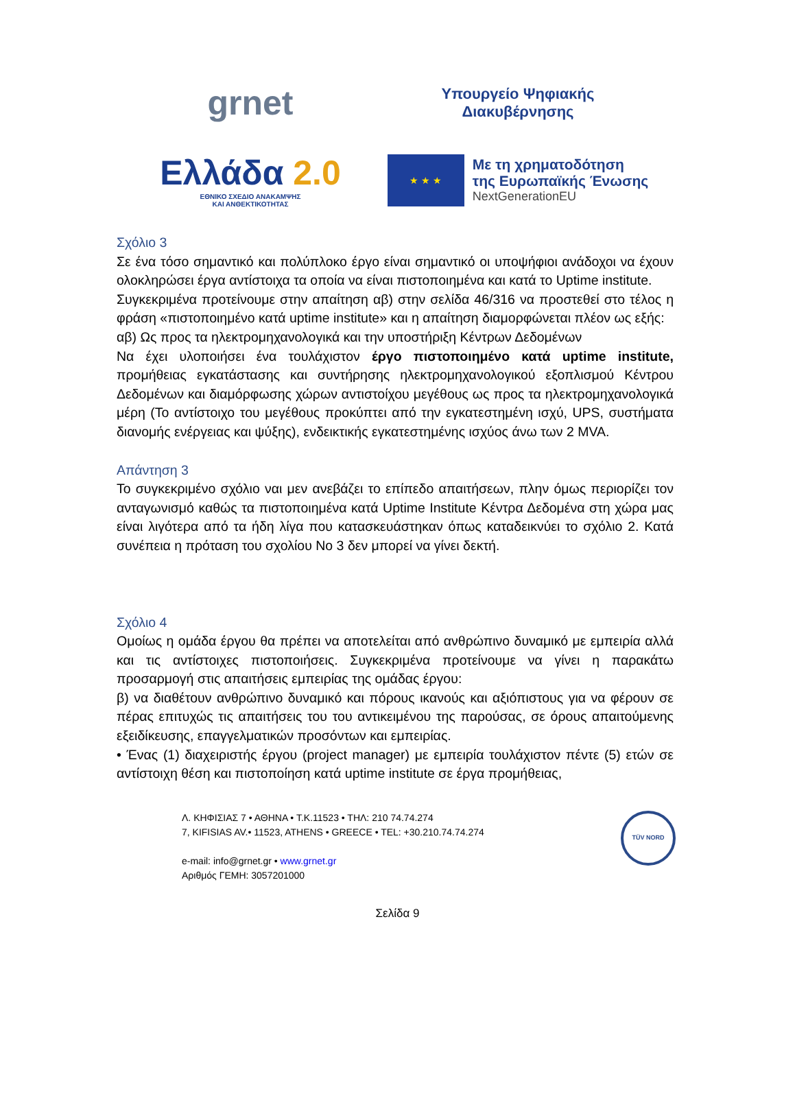grnet
Υπουργείο Ψηφιακής
Διακυβέρνησης
Ελλάδα 2.0
ΕΘΝΙΚΟ ΣΧΕΔΙΟ ΑΝΑΚΑΜΨΗΣ
ΚΑΙ ΑΝΘΕΚΤΙΚΟΤΗΤΑΣ
★ ★ ★
Με τη χρηματοδότηση
της Ευρωπαϊκής Ένωσης
NextGenerationEU
Σχόλιο 3
Σε ένα τόσο σημαντικό και πολύπλοκο έργο είναι σημαντικό οι υποψήφιοι ανάδοχοι να έχουν ολοκληρώσει έργα αντίστοιχα τα οποία να είναι πιστοποιημένα και κατά το Uptime institute.
Συγκεκριμένα προτείνουμε στην απαίτηση αβ) στην σελίδα 46/316 να προστεθεί στο τέλος η φράση «πιστοποιημένο κατά uptime institute» και η απαίτηση διαμορφώνεται πλέον ως εξής:
αβ) Ως προς τα ηλεκτρομηχανολογικά και την υποστήριξη Κέντρων Δεδομένων
Να έχει υλοποιήσει ένα τουλάχιστον έργο πιστοποιημένο κατά uptime institute, προμήθειας εγκατάστασης και συντήρησης ηλεκτρομηχανολογικού εξοπλισμού Κέντρου Δεδομένων και διαμόρφωσης χώρων αντιστοίχου μεγέθους ως προς τα ηλεκτρομηχανολογικά μέρη (Το αντίστοιχο του μεγέθους προκύπτει από την εγκατεστημένη ισχύ, UPS, συστήματα διανομής ενέργειας και ψύξης), ενδεικτικής εγκατεστημένης ισχύος άνω των 2 MVA.
Απάντηση 3
Το συγκεκριμένο σχόλιο ναι μεν ανεβάζει το επίπεδο απαιτήσεων, πλην όμως περιορίζει τον ανταγωνισμό καθώς τα πιστοποιημένα κατά Uptime Institute Κέντρα Δεδομένα στη χώρα μας είναι λιγότερα από τα ήδη λίγα που κατασκευάστηκαν όπως καταδεικνύει το σχόλιο 2. Κατά συνέπεια η πρόταση του σχολίου Νο 3 δεν μπορεί να γίνει δεκτή.
Σχόλιο 4
Ομοίως η ομάδα έργου θα πρέπει να αποτελείται από ανθρώπινο δυναμικό με εμπειρία αλλά και τις αντίστοιχες πιστοποιήσεις. Συγκεκριμένα προτείνουμε να γίνει η παρακάτω προσαρμογή στις απαιτήσεις εμπειρίας της ομάδας έργου:
β) να διαθέτουν ανθρώπινο δυναμικό και πόρους ικανούς και αξιόπιστους για να φέρουν σε πέρας επιτυχώς τις απαιτήσεις του του αντικειμένου της παρούσας, σε όρους απαιτούμενης εξειδίκευσης, επαγγελματικών προσόντων και εμπειρίας.
• Ένας (1) διαχειριστής έργου (project manager) με εμπειρία τουλάχιστον πέντε (5) ετών σε αντίστοιχη θέση και πιστοποίηση κατά uptime institute σε έργα προμήθειας,
Λ. ΚΗΦΙΣΙΑΣ 7 • ΑΘΗΝΑ • Τ.Κ.11523 • ΤΗΛ: 210 74.74.274
7, KIFISIAS AV.• 11523, ATHENS • GREECE • TEL: +30.210.74.74.274
e-mail: info@grnet.gr • www.grnet.gr
Αριθμός ΓΕΜΗ: 3057201000
TÜV NORD
Σελίδα 9